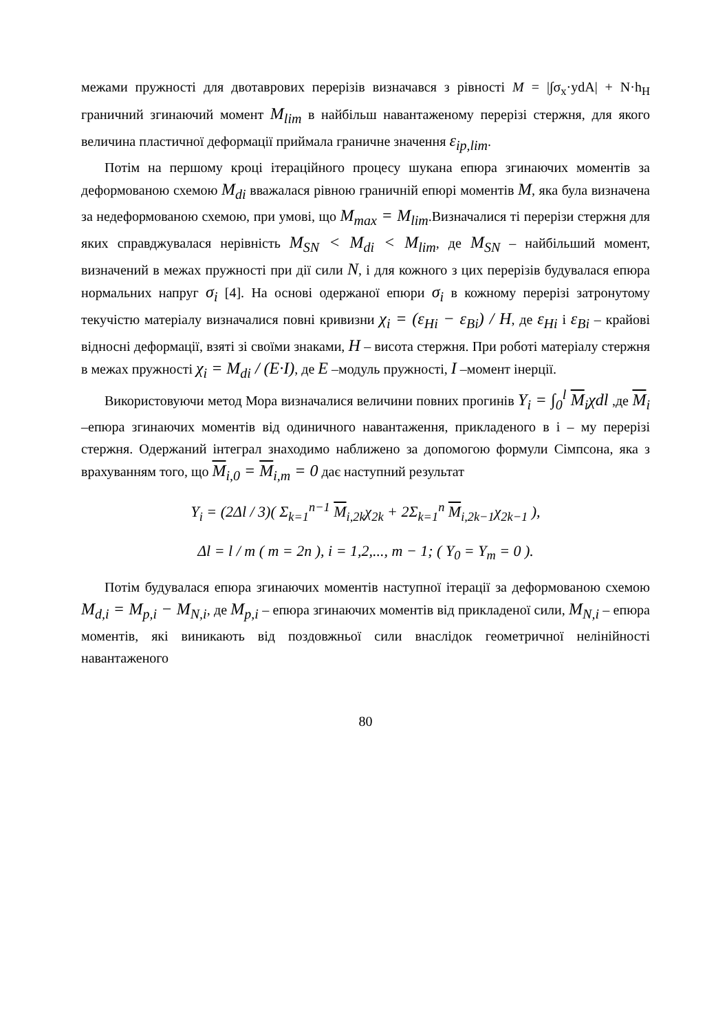межами пружності для двотаврових перерізів визначався з рівності M = |∫σ<sub>x</sub>·ydA| + N·h<sub>H</sub> граничний згинаючий момент M<sub>lim</sub> в найбільш навантаженому перерізі стержня, для якого величина пластичної деформації приймала граничне значення ε<sub>ip,lim</sub>.
Потім на першому кроці ітераційного процесу шукана епюра згинаючих моментів за деформованою схемою M<sub>di</sub> вважалася рівною граничній епюрі моментів M, яка була визначена за недеформованою схемою, при умові, що M<sub>max</sub> = M<sub>lim</sub>.Визначалися ті перерізи стержня для яких справджувалася нерівність M<sub>SN</sub> < M<sub>di</sub> < M<sub>lim</sub>, де M<sub>SN</sub> – найбільший момент, визначений в межах пружності при дії сили N, і для кожного з цих перерізів будувалася епюра нормальних напруг σ<sub>i</sub> [4]. На основі одержаної епюри σ<sub>i</sub> в кожному перерізі затронутому текучістю матеріалу визначалися повні кривизни χ<sub>i</sub> = (ε<sub>Hi</sub> − ε<sub>Bi</sub>) / H, де ε<sub>Hi</sub> і ε<sub>Bi</sub> – крайові відносні деформації, взяті зі своїми знаками, H – висота стержня. При роботі матеріалу стержня в межах пружності χ<sub>i</sub> = M<sub>di</sub> / (E·I), де E –модуль пружності, I –момент інерції.
Використовуючи метод Мора визначалися величини повних прогинів Y<sub>i</sub> = ∫<sub>0</sub><sup>l</sup> M<sub>i</sub>χdl ,де M<sub>i</sub> –епюра згинаючих моментів від одиничного навантаження, прикладеного в і – му перерізі стержня. Одержаний інтеграл знаходимо наближено за допомогою формули Сімпсона, яка з врахуванням того, що M<sub>i,0</sub> = M<sub>i,m</sub> = 0 дає наступний результат
Y<sub>i</sub> = (2Δl / 3)( Σ<sub>k=1</sub><sup>n−1</sup> M<sub>i,2k</sub>χ<sub>2k</sub> + 2Σ<sub>k=1</sub><sup>n</sup> M<sub>i,2k−1</sub>χ<sub>2k−1</sub> ),
Δl = l / m ( m = 2n ), i = 1,2,..., m − 1; ( Y<sub>0</sub> = Y<sub>m</sub> = 0 ).
Потім будувалася епюра згинаючих моментів наступної ітерації за деформованою схемою M<sub>d,i</sub> = M<sub>p,i</sub> − M<sub>N,i</sub>, де M<sub>p,i</sub> – епюра згинаючих моментів від прикладеної сили, M<sub>N,i</sub> – епюра моментів, які виникають від поздовжньої сили внаслідок геометричної нелінійності навантаженого
80